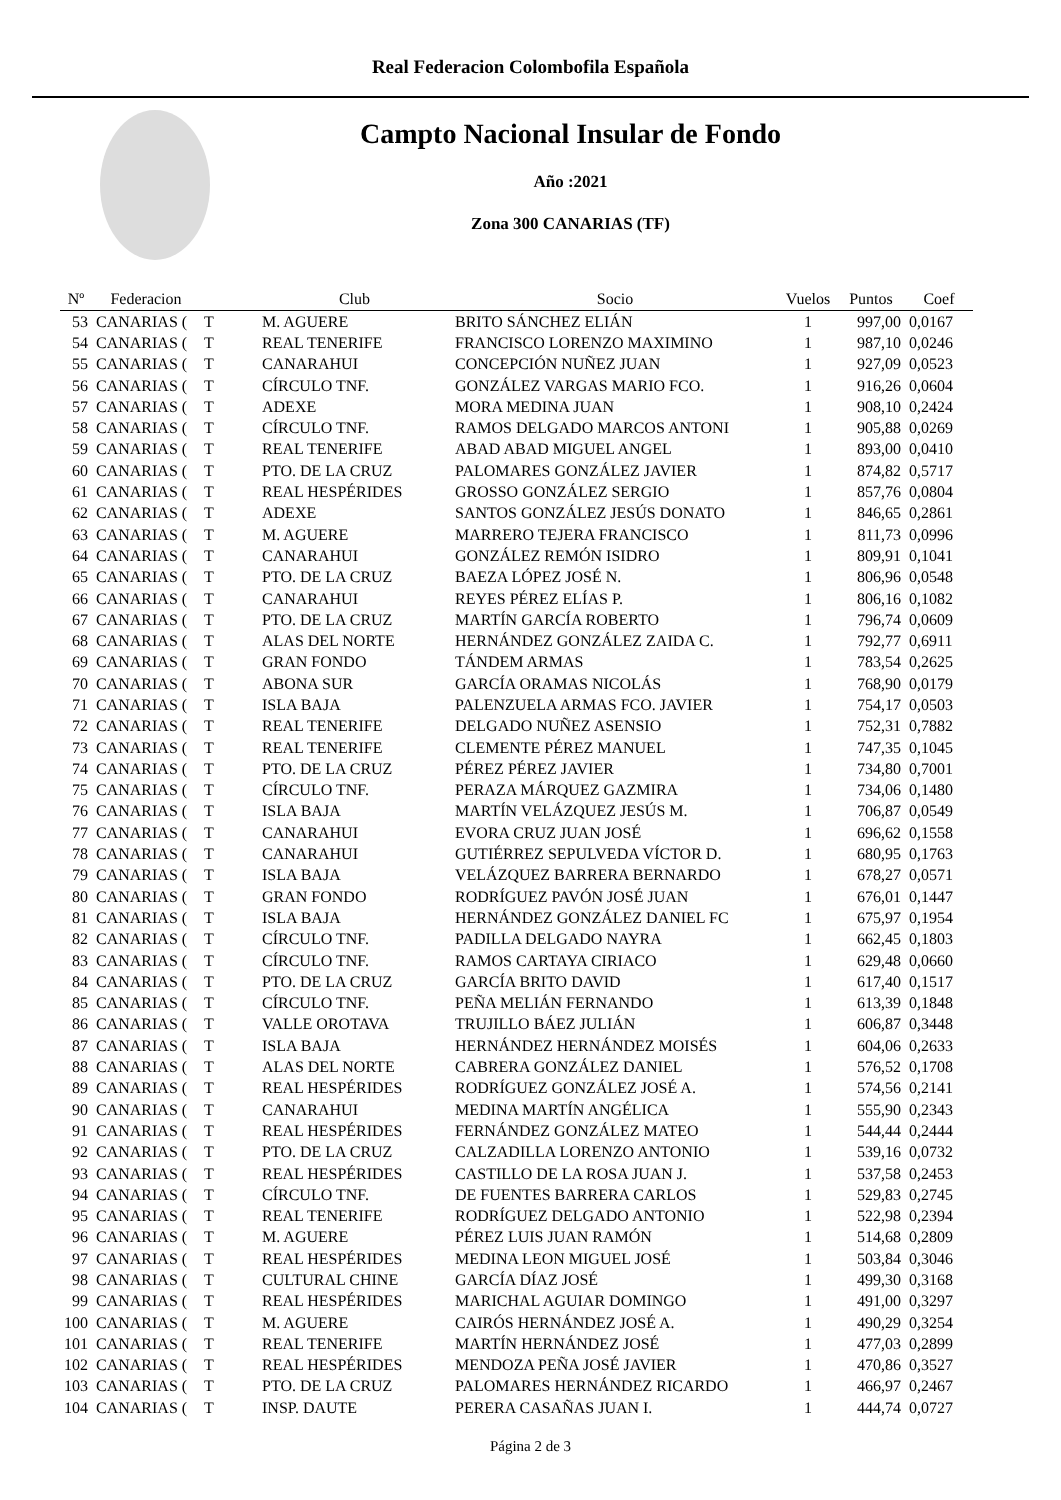Real Federacion Colombofila Española
Campto Nacional Insular de Fondo
Año :2021
Zona 300 CANARIAS (TF)
| Nº | Federacion | | Club | Socio | Vuelos | Puntos | Coef |
| --- | --- | --- | --- | --- | --- | --- | --- |
| 53 | CANARIAS ( | T | M. AGUERE | BRITO SÁNCHEZ ELIÁN | 1 | 997,00 | 0,0167 |
| 54 | CANARIAS ( | T | REAL TENERIFE | FRANCISCO LORENZO MAXIMINO | 1 | 987,10 | 0,0246 |
| 55 | CANARIAS ( | T | CANARAHUI | CONCEPCIÓN NUÑEZ JUAN | 1 | 927,09 | 0,0523 |
| 56 | CANARIAS ( | T | CÍRCULO TNF. | GONZÁLEZ VARGAS MARIO FCO. | 1 | 916,26 | 0,0604 |
| 57 | CANARIAS ( | T | ADEXE | MORA MEDINA JUAN | 1 | 908,10 | 0,2424 |
| 58 | CANARIAS ( | T | CÍRCULO TNF. | RAMOS DELGADO MARCOS ANTONI | 1 | 905,88 | 0,0269 |
| 59 | CANARIAS ( | T | REAL TENERIFE | ABAD ABAD MIGUEL ANGEL | 1 | 893,00 | 0,0410 |
| 60 | CANARIAS ( | T | PTO. DE LA CRUZ | PALOMARES GONZÁLEZ JAVIER | 1 | 874,82 | 0,5717 |
| 61 | CANARIAS ( | T | REAL HESPÉRIDES | GROSSO GONZÁLEZ SERGIO | 1 | 857,76 | 0,0804 |
| 62 | CANARIAS ( | T | ADEXE | SANTOS GONZÁLEZ JESÚS DONATO | 1 | 846,65 | 0,2861 |
| 63 | CANARIAS ( | T | M. AGUERE | MARRERO TEJERA FRANCISCO | 1 | 811,73 | 0,0996 |
| 64 | CANARIAS ( | T | CANARAHUI | GONZÁLEZ REMÓN ISIDRO | 1 | 809,91 | 0,1041 |
| 65 | CANARIAS ( | T | PTO. DE LA CRUZ | BAEZA LÓPEZ JOSÉ N. | 1 | 806,96 | 0,0548 |
| 66 | CANARIAS ( | T | CANARAHUI | REYES PÉREZ ELÍAS P. | 1 | 806,16 | 0,1082 |
| 67 | CANARIAS ( | T | PTO. DE LA CRUZ | MARTÍN GARCÍA ROBERTO | 1 | 796,74 | 0,0609 |
| 68 | CANARIAS ( | T | ALAS DEL NORTE | HERNÁNDEZ GONZÁLEZ ZAIDA C. | 1 | 792,77 | 0,6911 |
| 69 | CANARIAS ( | T | GRAN FONDO | TÁNDEM ARMAS | 1 | 783,54 | 0,2625 |
| 70 | CANARIAS ( | T | ABONA SUR | GARCÍA ORAMAS NICOLÁS | 1 | 768,90 | 0,0179 |
| 71 | CANARIAS ( | T | ISLA BAJA | PALENZUELA ARMAS FCO. JAVIER | 1 | 754,17 | 0,0503 |
| 72 | CANARIAS ( | T | REAL TENERIFE | DELGADO NUÑEZ ASENSIO | 1 | 752,31 | 0,7882 |
| 73 | CANARIAS ( | T | REAL TENERIFE | CLEMENTE PÉREZ MANUEL | 1 | 747,35 | 0,1045 |
| 74 | CANARIAS ( | T | PTO. DE LA CRUZ | PÉREZ PÉREZ JAVIER | 1 | 734,80 | 0,7001 |
| 75 | CANARIAS ( | T | CÍRCULO TNF. | PERAZA MÁRQUEZ GAZMIRA | 1 | 734,06 | 0,1480 |
| 76 | CANARIAS ( | T | ISLA BAJA | MARTÍN VELÁZQUEZ JESÚS M. | 1 | 706,87 | 0,0549 |
| 77 | CANARIAS ( | T | CANARAHUI | EVORA CRUZ JUAN JOSÉ | 1 | 696,62 | 0,1558 |
| 78 | CANARIAS ( | T | CANARAHUI | GUTIÉRREZ SEPULVEDA VÍCTOR D. | 1 | 680,95 | 0,1763 |
| 79 | CANARIAS ( | T | ISLA BAJA | VELÁZQUEZ BARRERA BERNARDO | 1 | 678,27 | 0,0571 |
| 80 | CANARIAS ( | T | GRAN FONDO | RODRÍGUEZ PAVÓN JOSÉ JUAN | 1 | 676,01 | 0,1447 |
| 81 | CANARIAS ( | T | ISLA BAJA | HERNÁNDEZ GONZÁLEZ DANIEL FC | 1 | 675,97 | 0,1954 |
| 82 | CANARIAS ( | T | CÍRCULO TNF. | PADILLA DELGADO NAYRA | 1 | 662,45 | 0,1803 |
| 83 | CANARIAS ( | T | CÍRCULO TNF. | RAMOS CARTAYA CIRIACO | 1 | 629,48 | 0,0660 |
| 84 | CANARIAS ( | T | PTO. DE LA CRUZ | GARCÍA BRITO DAVID | 1 | 617,40 | 0,1517 |
| 85 | CANARIAS ( | T | CÍRCULO TNF. | PEÑA MELIÁN FERNANDO | 1 | 613,39 | 0,1848 |
| 86 | CANARIAS ( | T | VALLE OROTAVA | TRUJILLO BÁEZ JULIÁN | 1 | 606,87 | 0,3448 |
| 87 | CANARIAS ( | T | ISLA BAJA | HERNÁNDEZ HERNÁNDEZ MOISÉS | 1 | 604,06 | 0,2633 |
| 88 | CANARIAS ( | T | ALAS DEL NORTE | CABRERA GONZÁLEZ DANIEL | 1 | 576,52 | 0,1708 |
| 89 | CANARIAS ( | T | REAL HESPÉRIDES | RODRÍGUEZ GONZÁLEZ JOSÉ A. | 1 | 574,56 | 0,2141 |
| 90 | CANARIAS ( | T | CANARAHUI | MEDINA MARTÍN ANGÉLICA | 1 | 555,90 | 0,2343 |
| 91 | CANARIAS ( | T | REAL HESPÉRIDES | FERNÁNDEZ GONZÁLEZ MATEO | 1 | 544,44 | 0,2444 |
| 92 | CANARIAS ( | T | PTO. DE LA CRUZ | CALZADILLA LORENZO ANTONIO | 1 | 539,16 | 0,0732 |
| 93 | CANARIAS ( | T | REAL HESPÉRIDES | CASTILLO DE LA ROSA JUAN J. | 1 | 537,58 | 0,2453 |
| 94 | CANARIAS ( | T | CÍRCULO TNF. | DE FUENTES BARRERA CARLOS | 1 | 529,83 | 0,2745 |
| 95 | CANARIAS ( | T | REAL TENERIFE | RODRÍGUEZ DELGADO ANTONIO | 1 | 522,98 | 0,2394 |
| 96 | CANARIAS ( | T | M. AGUERE | PÉREZ LUIS JUAN RAMÓN | 1 | 514,68 | 0,2809 |
| 97 | CANARIAS ( | T | REAL HESPÉRIDES | MEDINA LEON MIGUEL JOSÉ | 1 | 503,84 | 0,3046 |
| 98 | CANARIAS ( | T | CULTURAL CHINE | GARCÍA DÍAZ JOSÉ | 1 | 499,30 | 0,3168 |
| 99 | CANARIAS ( | T | REAL HESPÉRIDES | MARICHAL AGUIAR DOMINGO | 1 | 491,00 | 0,3297 |
| 100 | CANARIAS ( | T | M. AGUERE | CAIRÓS HERNÁNDEZ JOSÉ A. | 1 | 490,29 | 0,3254 |
| 101 | CANARIAS ( | T | REAL TENERIFE | MARTÍN HERNÁNDEZ JOSÉ | 1 | 477,03 | 0,2899 |
| 102 | CANARIAS ( | T | REAL HESPÉRIDES | MENDOZA PEÑA JOSÉ JAVIER | 1 | 470,86 | 0,3527 |
| 103 | CANARIAS ( | T | PTO. DE LA CRUZ | PALOMARES HERNÁNDEZ RICARDO | 1 | 466,97 | 0,2467 |
| 104 | CANARIAS ( | T | INSP. DAUTE | PERERA CASAÑAS JUAN I. | 1 | 444,74 | 0,0727 |
Página 2 de 3